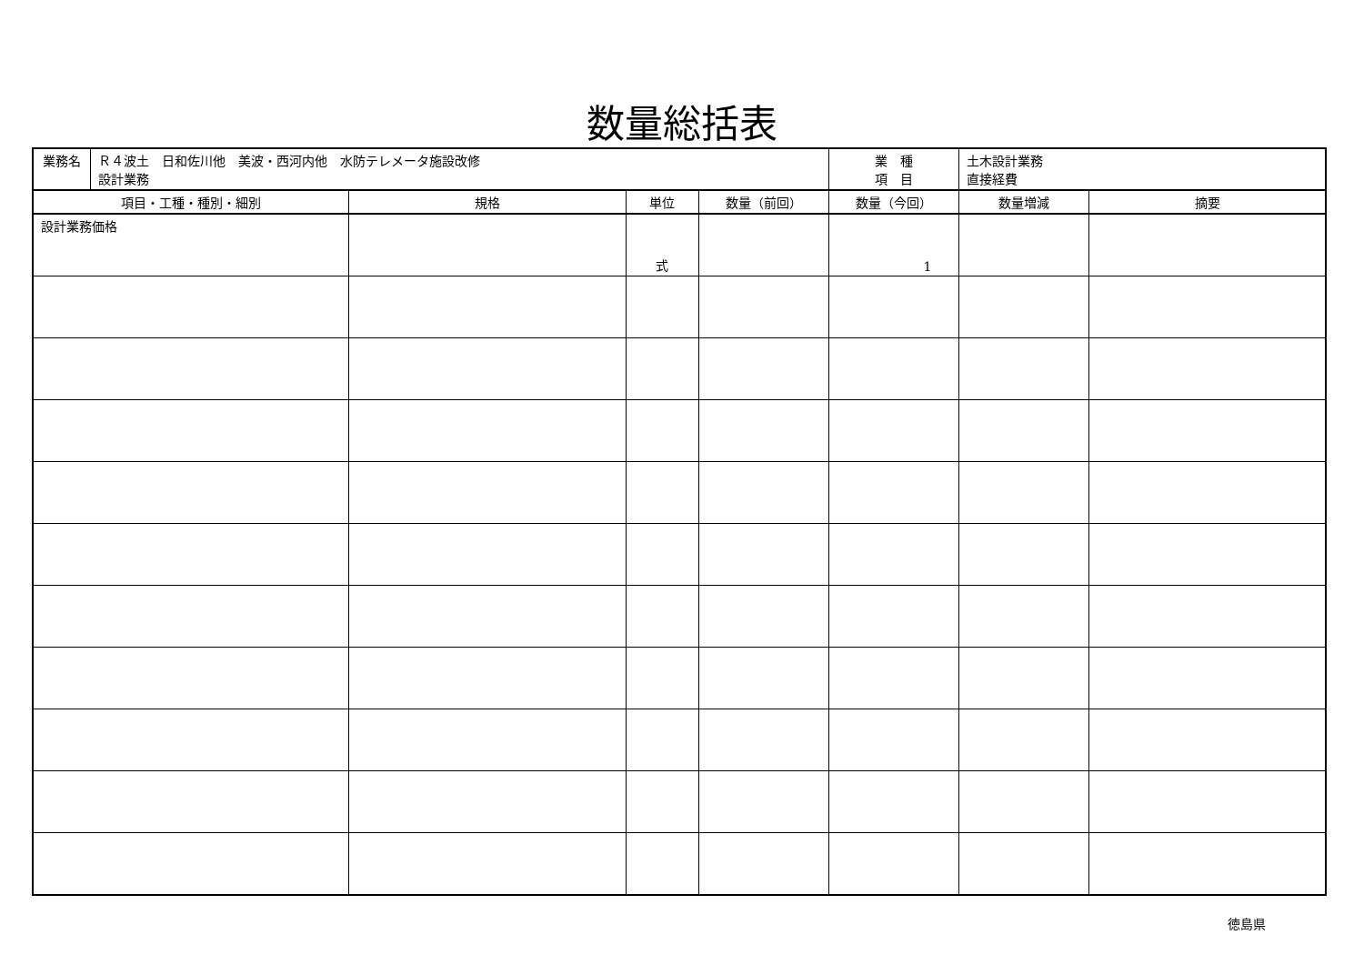数量総括表
| 業務名 | Ｒ４波土 日和佐川他 美波・西河内他 水防テレメータ施設改修 設計業務 | | | | 業 種 項 目 | 土木設計業務 直接経費 | |
| 項目・工種・種別・細別 | | 規格 | 単位 | 数量（前回） | 数量（今回） | 数量増減 | 摘要 |
| 設計業務価格 | | | 式 | | 1 | | |
徳島県